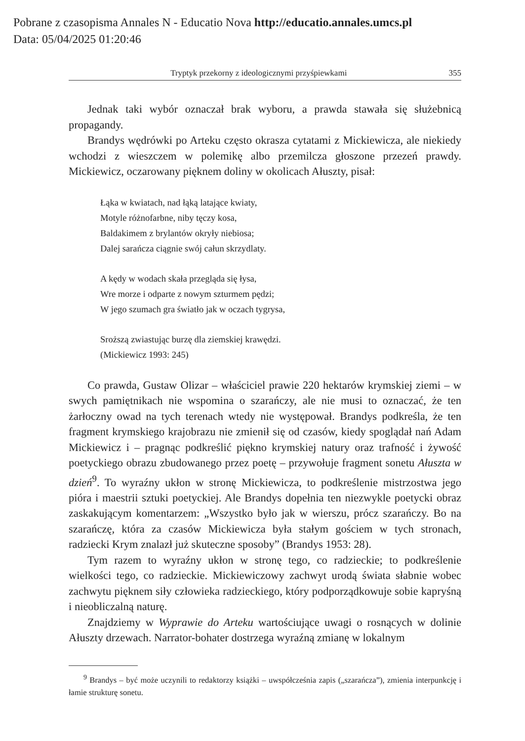Pobrane z czasopisma Annales N - Educatio Nova http://educatio.annales.umcs.pl
Data: 05/04/2025 01:20:46
Tryptyk przekorny z ideologicznymi przyśpiewkami 355
Jednak taki wybór oznaczał brak wyboru, a prawda stawała się służebnicą propagandy.
Brandys wędrówki po Arteku często okrasza cytatami z Mickiewicza, ale niekiedy wchodzi z wieszczem w polemikę albo przemilcza głoszone przezeń prawdy. Mickiewicz, oczarowany pięknem doliny w okolicach Ałuszty, pisał:
Łąka w kwiatach, nad łąką latające kwiaty,
Motyle różnofarbne, niby tęczy kosa,
Baldakimem z brylantów okryły niebiosa;
Dalej sarańcza ciągnie swój całun skrzydlaty.
A kędy w wodach skała przegląda się łysa,
Wre morze i odparte z nowym szturmem pędzi;
W jego szumach gra światło jak w oczach tygrysa,
Sroższą zwiastując burzę dla ziemskiej krawędzi.
(Mickiewicz 1993: 245)
Co prawda, Gustaw Olizar – właściciel prawie 220 hektarów krymskiej ziemi – w swych pamiętnikach nie wspomina o szarańczy, ale nie musi to oznaczać, że ten żarłoczny owad na tych terenach wtedy nie występował. Brandys podkreśla, że ten fragment krymskiego krajobrazu nie zmienił się od czasów, kiedy spoglądał nań Adam Mickiewicz i – pragnąc podkreślić piękno krymskiej natury oraz trafność i żywość poetyckiego obrazu zbudowanego przez poetę – przywołuje fragment sonetu Ałuszta w dzień<sup>9</sup>. To wyraźny ukłon w stronę Mickiewicza, to podkreślenie mistrzostwa jego pióra i maestrii sztuki poetyckiej. Ale Brandys dopełnia ten niezwykle poetycki obraz zaskakującym komentarzem: „Wszystko było jak w wierszu, prócz szarańczy. Bo na szarańczę, która za czasów Mickiewicza była stałym gościem w tych stronach, radziecki Krym znalazł już skuteczne sposoby” (Brandys 1953: 28).
Tym razem to wyraźny ukłon w stronę tego, co radzieckie; to podkreślenie wielkości tego, co radzieckie. Mickiewiczowy zachwyt urodą świata słabnie wobec zachwytu pięknem siły człowieka radzieckiego, który podporządkowuje sobie kapryśną i nieobliczalną naturę.
Znajdziemy w Wyprawie do Arteku wartościujące uwagi o rosnących w dolinie Ałuszty drzewach. Narrator-bohater dostrzega wyraźną zmianę w lokalnym
<sup>9</sup> Brandys – być może uczynili to redaktorzy książki – uwspółcześnia zapis („szarańcza”), zmienia interpunkcję i łamie strukturę sonetu.